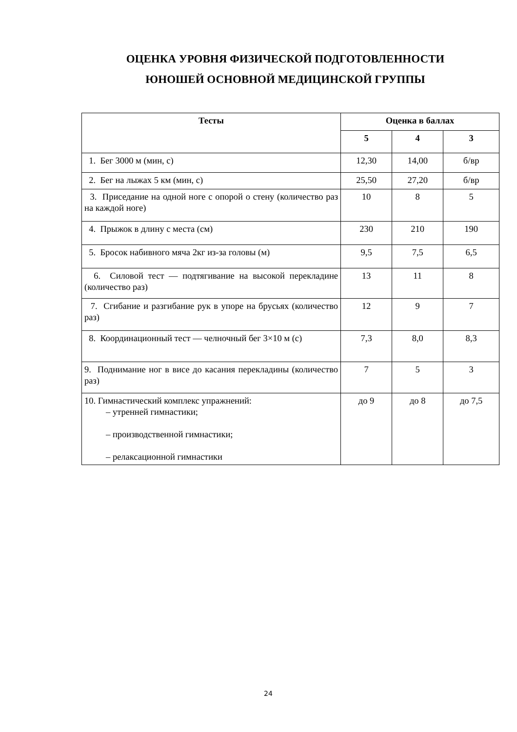ОЦЕНКА УРОВНЯ ФИЗИЧЕСКОЙ ПОДГОТОВЛЕННОСТИ
ЮНОШЕЙ ОСНОВНОЙ МЕДИЦИНСКОЙ ГРУППЫ
| Тесты | Оценка в баллах | | |
| --- | --- | --- | --- |
| | 5 | 4 | 3 |
| 1. Бег 3000 м (мин, с) | 12,30 | 14,00 | б/вр |
| 2. Бег на лыжах 5 км (мин, с) | 25,50 | 27,20 | б/вр |
| 3. Приседание на одной ноге с опорой о стену (количество раз на каждой ноге) | 10 | 8 | 5 |
| 4. Прыжок в длину с места (см) | 230 | 210 | 190 |
| 5. Бросок набивного мяча 2кг из-за головы (м) | 9,5 | 7,5 | 6,5 |
| 6. Силовой тест — подтягивание на высокой перекладине (количество раз) | 13 | 11 | 8 |
| 7. Сгибание и разгибание рук в упоре на брусьях (количество раз) | 12 | 9 | 7 |
| 8. Координационный тест — челночный бег 3×10 м (с) | 7,3 | 8,0 | 8,3 |
| 9. Поднимание ног в висе до касания перекладины (количество раз) | 7 | 5 | 3 |
| 10. Гимнастический комплекс упражнений: – утренней гимнастики; – производственной гимнастики; – релаксационной гимнастики | до 9 | до 8 | до 7,5 |
24